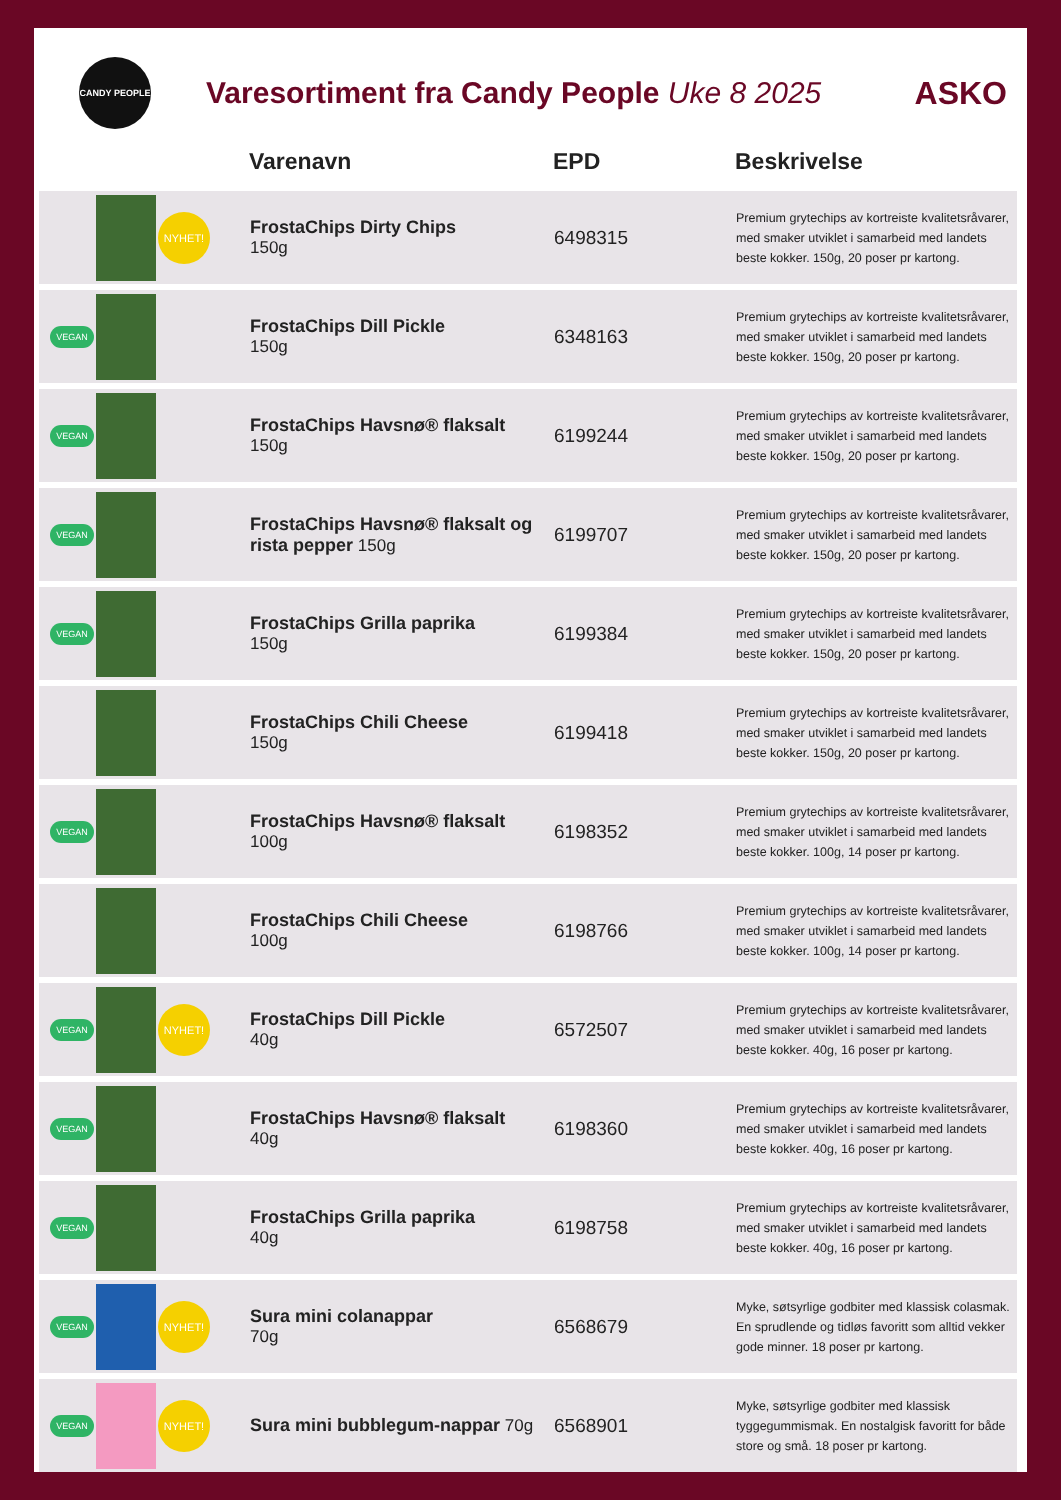CANDY PEOPLE
Varesortiment fra Candy People Uke 8 2025
ASKO
| | | | Varenavn | EPD | Beskrivelse |
| --- | --- | --- | --- | --- | --- |
| | | NYHET! | FrostaChips Dirty Chips 150g | 6498315 | Premium grytechips av kortreiste kvalitetsråvarer, med smaker utviklet i samarbeid med landets beste kokker. 150g, 20 poser pr kartong. |
| VEGAN | | | FrostaChips Dill Pickle 150g | 6348163 | Premium grytechips av kortreiste kvalitetsråvarer, med smaker utviklet i samarbeid med landets beste kokker. 150g, 20 poser pr kartong. |
| VEGAN | | | FrostaChips Havsnø® flaksalt 150g | 6199244 | Premium grytechips av kortreiste kvalitetsråvarer, med smaker utviklet i samarbeid med landets beste kokker. 150g, 20 poser pr kartong. |
| VEGAN | | | FrostaChips Havsnø® flaksalt og rista pepper 150g | 6199707 | Premium grytechips av kortreiste kvalitetsråvarer, med smaker utviklet i samarbeid med landets beste kokker. 150g, 20 poser pr kartong. |
| VEGAN | | | FrostaChips Grilla paprika 150g | 6199384 | Premium grytechips av kortreiste kvalitetsråvarer, med smaker utviklet i samarbeid med landets beste kokker. 150g, 20 poser pr kartong. |
| | | | FrostaChips Chili Cheese 150g | 6199418 | Premium grytechips av kortreiste kvalitetsråvarer, med smaker utviklet i samarbeid med landets beste kokker. 150g, 20 poser pr kartong. |
| VEGAN | | | FrostaChips Havsnø® flaksalt 100g | 6198352 | Premium grytechips av kortreiste kvalitetsråvarer, med smaker utviklet i samarbeid med landets beste kokker. 100g, 14 poser pr kartong. |
| | | | FrostaChips Chili Cheese 100g | 6198766 | Premium grytechips av kortreiste kvalitetsråvarer, med smaker utviklet i samarbeid med landets beste kokker. 100g, 14 poser pr kartong. |
| VEGAN | | NYHET! | FrostaChips Dill Pickle 40g | 6572507 | Premium grytechips av kortreiste kvalitetsråvarer, med smaker utviklet i samarbeid med landets beste kokker. 40g, 16 poser pr kartong. |
| VEGAN | | | FrostaChips Havsnø® flaksalt 40g | 6198360 | Premium grytechips av kortreiste kvalitetsråvarer, med smaker utviklet i samarbeid med landets beste kokker. 40g, 16 poser pr kartong. |
| VEGAN | | | FrostaChips Grilla paprika 40g | 6198758 | Premium grytechips av kortreiste kvalitetsråvarer, med smaker utviklet i samarbeid med landets beste kokker. 40g, 16 poser pr kartong. |
| VEGAN | | NYHET! | Sura mini colanappar 70g | 6568679 | Myke, søtsyrlige godbiter med klassisk colasmak. En sprudlende og tidløs favoritt som alltid vekker gode minner. 18 poser pr kartong. |
| VEGAN | | NYHET! | Sura mini bubblegum-nappar 70g | 6568901 | Myke, søtsyrlige godbiter med klassisk tyggegummismak. En nostalgisk favoritt for både store og små. 18 poser pr kartong. |